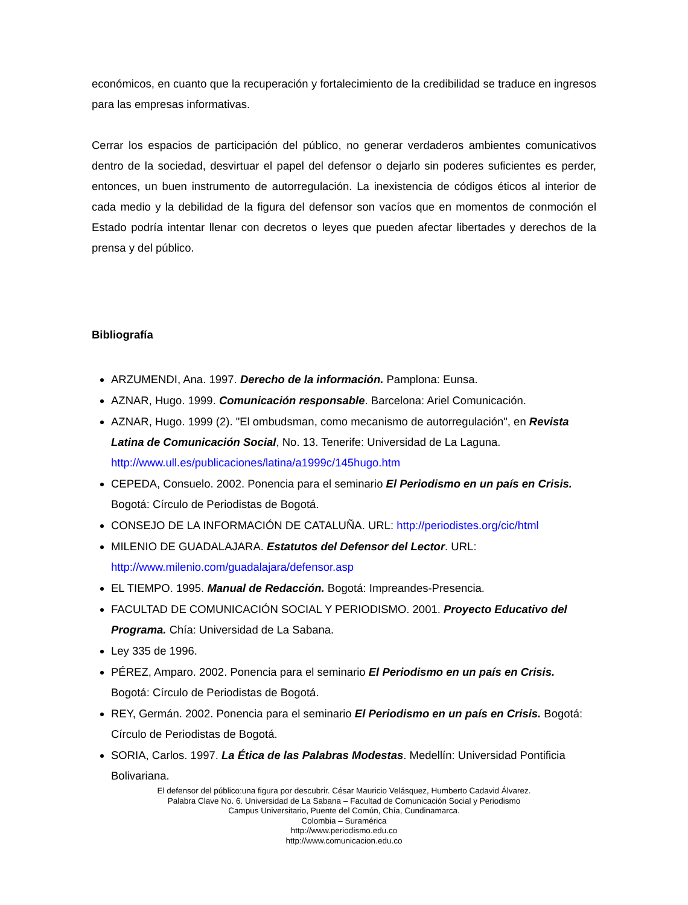económicos, en cuanto que la recuperación y fortalecimiento de la credibilidad se traduce en ingresos para las empresas informativas.
Cerrar los espacios de participación del público, no generar verdaderos ambientes comunicativos dentro de la sociedad, desvirtuar el papel del defensor o dejarlo sin poderes suficientes es perder, entonces, un buen instrumento de autorregulación. La inexistencia de códigos éticos al interior de cada medio y la debilidad de la figura del defensor son vacíos que en momentos de conmoción el Estado podría intentar llenar con decretos o leyes que pueden afectar libertades y derechos de la prensa y del público.
Bibliografía
ARZUMENDI, Ana. 1997. Derecho de la información. Pamplona: Eunsa.
AZNAR, Hugo. 1999. Comunicación responsable. Barcelona: Ariel Comunicación.
AZNAR, Hugo. 1999 (2). "El ombudsman, como mecanismo de autorregulación", en Revista Latina de Comunicación Social, No. 13. Tenerife: Universidad de La Laguna. http://www.ull.es/publicaciones/latina/a1999c/145hugo.htm
CEPEDA, Consuelo. 2002. Ponencia para el seminario El Periodismo en un país en Crisis. Bogotá: Círculo de Periodistas de Bogotá.
CONSEJO DE LA INFORMACIÓN DE CATALUÑA. URL: http://periodistes.org/cic/html
MILENIO DE GUADALAJARA. Estatutos del Defensor del Lector. URL: http://www.milenio.com/guadalajara/defensor.asp
EL TIEMPO. 1995. Manual de Redacción. Bogotá: Impreandes-Presencia.
FACULTAD DE COMUNICACIÓN SOCIAL Y PERIODISMO. 2001. Proyecto Educativo del Programa. Chía: Universidad de La Sabana.
Ley 335 de 1996.
PÉREZ, Amparo. 2002. Ponencia para el seminario El Periodismo en un país en Crisis. Bogotá: Círculo de Periodistas de Bogotá.
REY, Germán. 2002. Ponencia para el seminario El Periodismo en un país en Crisis. Bogotá: Círculo de Periodistas de Bogotá.
SORIA, Carlos. 1997. La Ética de las Palabras Modestas. Medellín: Universidad Pontificia Bolivariana.
El defensor del público:una figura por descubrir. César Mauricio Velásquez, Humberto Cadavid Álvarez.
Palabra Clave No. 6. Universidad de La Sabana – Facultad de Comunicación Social y Periodismo
Campus Universitario, Puente del Común, Chía, Cundinamarca.
Colombia – Suramérica
http://www.periodismo.edu.co
http://www.comunicacion.edu.co